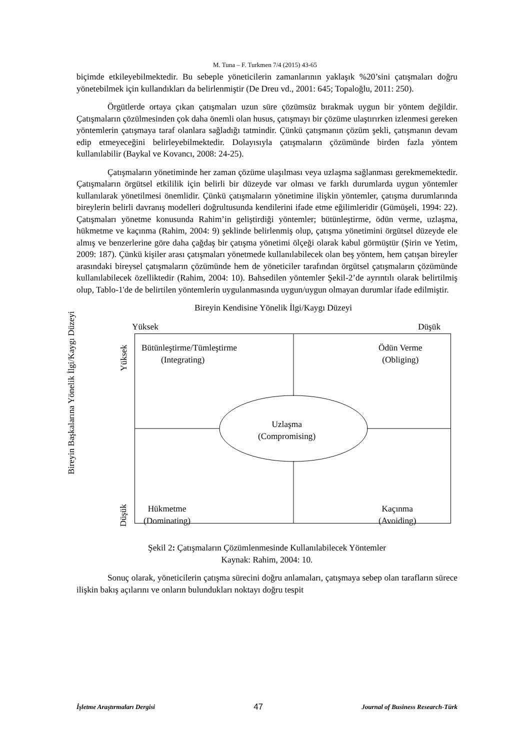M. Tuna – F. Turkmen 7/4 (2015) 43-65
biçimde etkileyebilmektedir. Bu sebeple yöneticilerin zamanlarının yaklaşık %20’sini çatışmaları doğru yönetebilmek için kullandıkları da belirlenmiştir (De Dreu vd., 2001: 645; Topaloğlu, 2011: 250).
Örgütlerde ortaya çıkan çatışmaları uzun süre çözümsüz bırakmak uygun bir yöntem değildir. Çatışmaların çözülmesinden çok daha önemli olan husus, çatışmayı bir çözüme ulaştırırken izlenmesi gereken yöntemlerin çatışmaya taraf olanlara sağladığı tatmindir. Çünkü çatışmanın çözüm şekli, çatışmanın devam edip etmeyeceğini belirleyebilmektedir. Dolayısıyla çatışmaların çözümünde birden fazla yöntem kullanılabilir (Baykal ve Kovancı, 2008: 24-25).
Çatışmaların yönetiminde her zaman çözüme ulaşılması veya uzlaşma sağlanması gerekmemektedir. Çatışmaların örgütsel etkililik için belirli bir düzeyde var olması ve farklı durumlarda uygun yöntemler kullanılarak yönetilmesi önemlidir. Çünkü çatışmaların yönetimine ilişkin yöntemler, çatışma durumlarında bireylerin belirli davranış modelleri doğrultusunda kendilerini ifade etme eğilimleridir (Gümüşeli, 1994: 22). Çatışmaları yönetme konusunda Rahim’in geliştirdiği yöntemler; bütünleştirme, ödün verme, uzlaşma, hükmetme ve kaçınma (Rahim, 2004: 9) şeklinde belirlenmiş olup, çatışma yönetimini örgütsel düzeyde ele almış ve benzerlerine göre daha çağdaş bir çatışma yönetimi ölçeği olarak kabul görmüştür (Şirin ve Yetim, 2009: 187). Çünkü kişiler arası çatışmaları yönetmede kullanılabilecek olan beş yöntem, hem çatışan bireyler arasındaki bireysel çatışmaların çözümünde hem de yöneticiler tarafından örgütsel çatışmaların çözümünde kullanılabilecek özelliktedir (Rahim, 2004: 10). Bahsedilen yöntemler Şekil-2’de ayrıntılı olarak belirtilmiş olup, Tablo-1'de de belirtilen yöntemlerin uygulanmasında uygun/uygun olmayan durumlar ifade edilmiştir.
Bireyin Kendisine Yönelik İlgi/Kaygı Düzeyi
Yüksek Düşük
Bireyin Başkalarına Yönelik İlgi/Kaygı Düzeyi
Yüksek
Düşük
Bütünleştirme/Tümleştirme
(Integrating)
Ödün Verme
(Obliging)
Uzlaşma
(Compromising)
Hükmetme
(Dominating)
Kaçınma
(Avoiding)
Şekil 2: Çatışmaların Çözümlenmesinde Kullanılabilecek Yöntemler
Kaynak: Rahim, 2004: 10.
Sonuç olarak, yöneticilerin çatışma sürecini doğru anlamaları, çatışmaya sebep olan tarafların sürece ilişkin bakış açılarını ve onların bulundukları noktayı doğru tespit
İşletme Araştırmaları Dergisi 47 Journal of Business Research-Türk